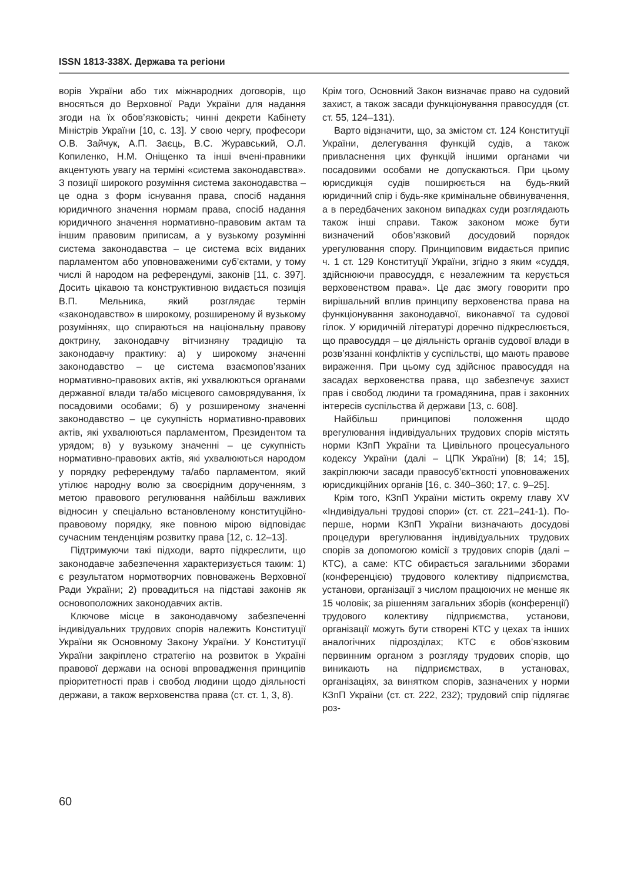ISSN 1813-338X. Держава та регіони
ворів України або тих міжнародних договорів, що вносяться до Верховної Ради України для надання згоди на їх обов’язковість; чинні декрети Кабінету Міністрів України [10, с. 13]. У свою чергу, професори О.В. Зайчук, А.П. Заєць, В.С. Журавський, О.Л. Копиленко, Н.М. Оніщенко та інші вчені-правники акцентують увагу на терміні «система законодавства». З позиції широкого розуміння система законодавства – це одна з форм існування права, спосіб надання юридичного значення нормам права, спосіб надання юридичного значення нормативно-правовим актам та іншим правовим приписам, а у вузькому розумінні система законодавства – це система всіх виданих парламентом або уповноваженими суб’єктами, у тому числі й народом на референдумі, законів [11, с. 397]. Досить цікавою та конструктивною видається позиція В.П. Мельника, який розглядає термін «законодавство» в широкому, розширеному й вузькому розуміннях, що спираються на національну правову доктрину, законодавчу вітчизняну традицію та законодавчу практику: а) у широкому значенні законодавство – це система взаємопов’язаних нормативно-правових актів, які ухвалюються органами державної влади та/або місцевого самоврядування, їх посадовими особами; б) у розширеному значенні законодавство – це сукупність нормативно-правових актів, які ухвалюються парламентом, Президентом та урядом; в) у вузькому значенні – це сукупність нормативно-правових актів, які ухвалюються народом у порядку референдуму та/або парламентом, який утілює народну волю за своєрідним дорученням, з метою правового регулювання найбільш важливих відносин у спеціально встановленому конституційно-правовому порядку, яке повною мірою відповідає сучасним тенденціям розвитку права [12, с. 12–13].
Підтримуючи такі підходи, варто підкреслити, що законодавче забезпечення характеризується таким: 1) є результатом нормотворчих повноважень Верховної Ради України; 2) провадиться на підставі законів як основоположних законодавчих актів.
Ключове місце в законодавчому забезпеченні індивідуальних трудових спорів належить Конституції України як Основному Закону України. У Конституції України закріплено стратегію на розвиток в Україні правової держави на основі впровадження принципів пріоритетності прав і свобод людини щодо діяльності держави, а також верховенства права (ст. ст. 1, 3, 8).
Крім того, Основний Закон визначає право на судовий захист, а також засади функціонування правосуддя (ст. ст. 55, 124–131).
Варто відзначити, що, за змістом ст. 124 Конституції України, делегування функцій судів, а також привласнення цих функцій іншими органами чи посадовими особами не допускаються. При цьому юрисдикція судів поширюється на будь-який юридичний спір і будь-яке кримінальне обвинувачення, а в передбачених законом випадках суди розглядають також інші справи. Також законом може бути визначений обов’язковий досудовий порядок урегулювання спору. Принциповим видається припис ч. 1 ст. 129 Конституції України, згідно з яким «суддя, здійснюючи правосуддя, є незалежним та керується верховенством права». Це дає змогу говорити про вирішальний вплив принципу верховенства права на функціонування законодавчої, виконавчої та судової гілок. У юридичній літературі доречно підкреслюється, що правосуддя – це діяльність органів судової влади в розв’язанні конфліктів у суспільстві, що мають правове вираження. При цьому суд здійснює правосуддя на засадах верховенства права, що забезпечує захист прав і свобод людини та громадянина, прав і законних інтересів суспільства й держави [13, с. 608].
Найбільш принципові положення щодо врегулювання індивідуальних трудових спорів містять норми КЗпП України та Цивільного процесуального кодексу України (далі – ЦПК України) [8; 14; 15], закріплюючи засади правосуб’єктності уповноважених юрисдикційних органів [16, с. 340–360; 17, с. 9–25].
Крім того, КЗпП України містить окрему главу XV «Індивідуальні трудові спори» (ст. ст. 221–241-1). По-перше, норми КЗпП України визначають досудові процедури врегулювання індивідуальних трудових спорів за допомогою комісії з трудових спорів (далі – КТС), а саме: КТС обирається загальними зборами (конференцією) трудового колективу підприємства, установи, організації з числом працюючих не менше як 15 чоловік; за рішенням загальних зборів (конференції) трудового колективу підприємства, установи, організації можуть бути створені КТС у цехах та інших аналогічних підрозділах; КТС є обов’язковим первинним органом з розгляду трудових спорів, що виникають на підприємствах, в установах, організаціях, за винятком спорів, зазначених у норми КЗпП України (ст. ст. 222, 232); трудовий спір підлягає роз-
60